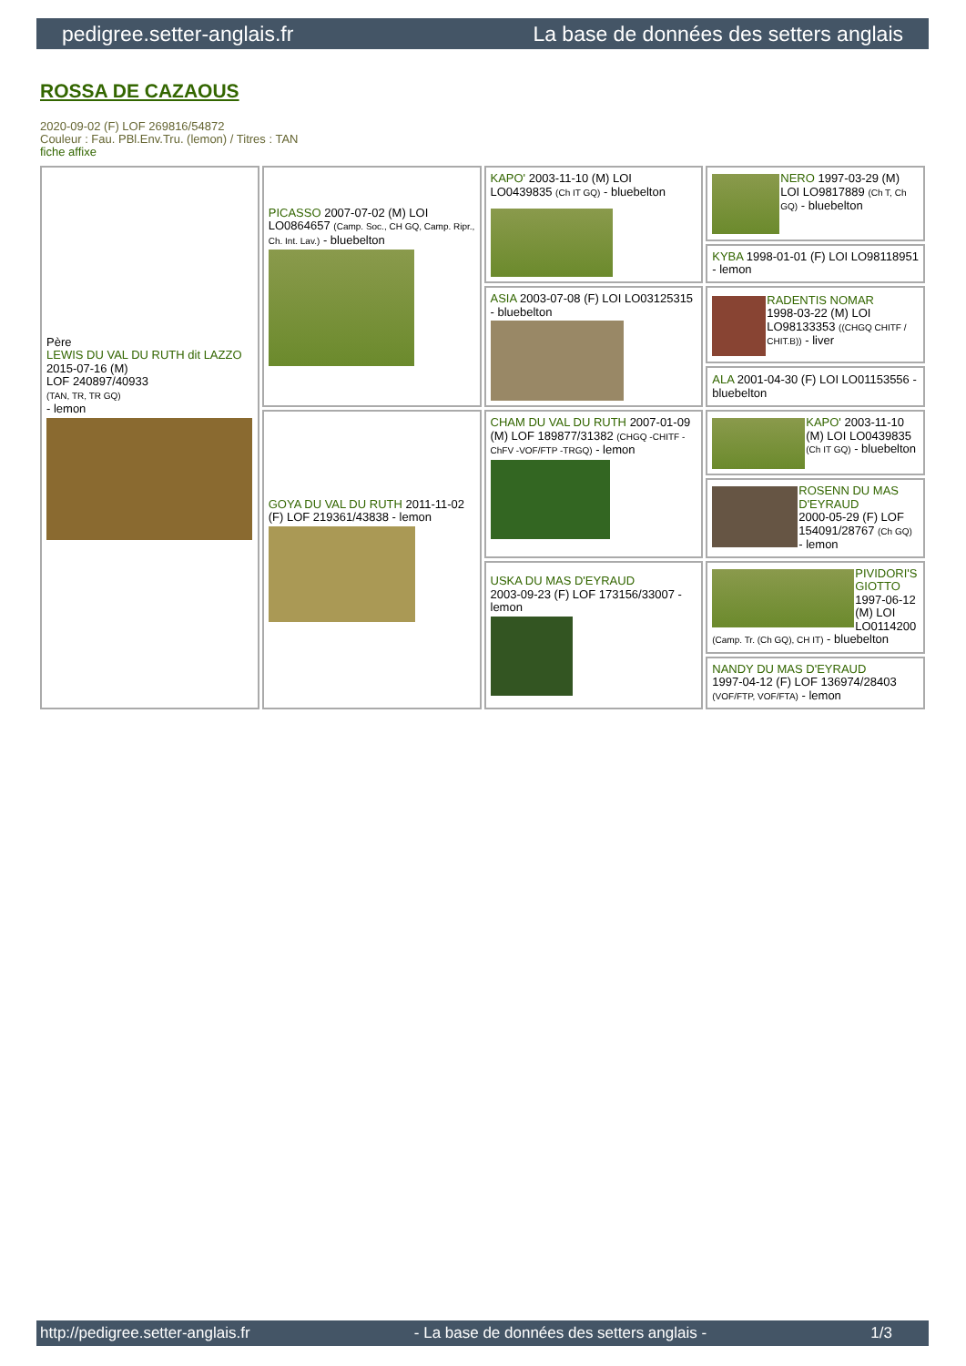pedigree.setter-anglais.fr La base de données des setters anglais
ROSSA DE CAZAOUS
2020-09-02 (F) LOF 269816/54872
Couleur : Fau. PBl.Env.Tru. (lemon) / Titres : TAN
fiche affixe
| Père LEWIS DU VAL DU RUTH dit LAZZO 2015-07-16 (M) LOF 240897/40933 (TAN, TR, TR GQ) - lemon | PICASSO 2007-07-02 (M) LOI LO0864657 (Camp. Soc., CH GQ, Camp. Ripr., Ch. Int. Lav.) - bluebelton | KAPO' 2003-11-10 (M) LOI LO0439835 (Ch IT GQ) - bluebelton | NERO 1997-03-29 (M) LOI LO9817889 (Ch T, Ch GQ) - bluebelton |
| | | | KYBA 1998-01-01 (F) LOI LO98118951 - lemon |
| | | ASIA 2003-07-08 (F) LOI LO03125315 - bluebelton | RADENTIS NOMAR 1998-03-22 (M) LOI LO98133353 ((CHGQ CHITF / CHIT.B)) - liver |
| | | | ALA 2001-04-30 (F) LOI LO01153556 - bluebelton |
| | GOYA DU VAL DU RUTH 2011-11-02 (F) LOF 219361/43838 - lemon | CHAM DU VAL DU RUTH 2007-01-09 (M) LOF 189877/31382 (CHGQ -CHITF -ChFV -VOF/FTP -TRGQ) - lemon | KAPO' 2003-11-10 (M) LOI LO0439835 (Ch IT GQ) - bluebelton |
| | | | ROSENN DU MAS D'EYRAUD 2000-05-29 (F) LOF 154091/28767 (Ch GQ) - lemon |
| | | USKA DU MAS D'EYRAUD 2003-09-23 (F) LOF 173156/33007 - lemon | PIVIDORI'S GIOTTO 1997-06-12 (M) LOI LO0114200 (Camp. Tr. (Ch GQ), CH IT) - bluebelton |
| | | | NANDY DU MAS D'EYRAUD 1997-04-12 (F) LOF 136974/28403 (VOF/FTP, VOF/FTA) - lemon |
http://pedigree.setter-anglais.fr - La base de données des setters anglais - 1/3